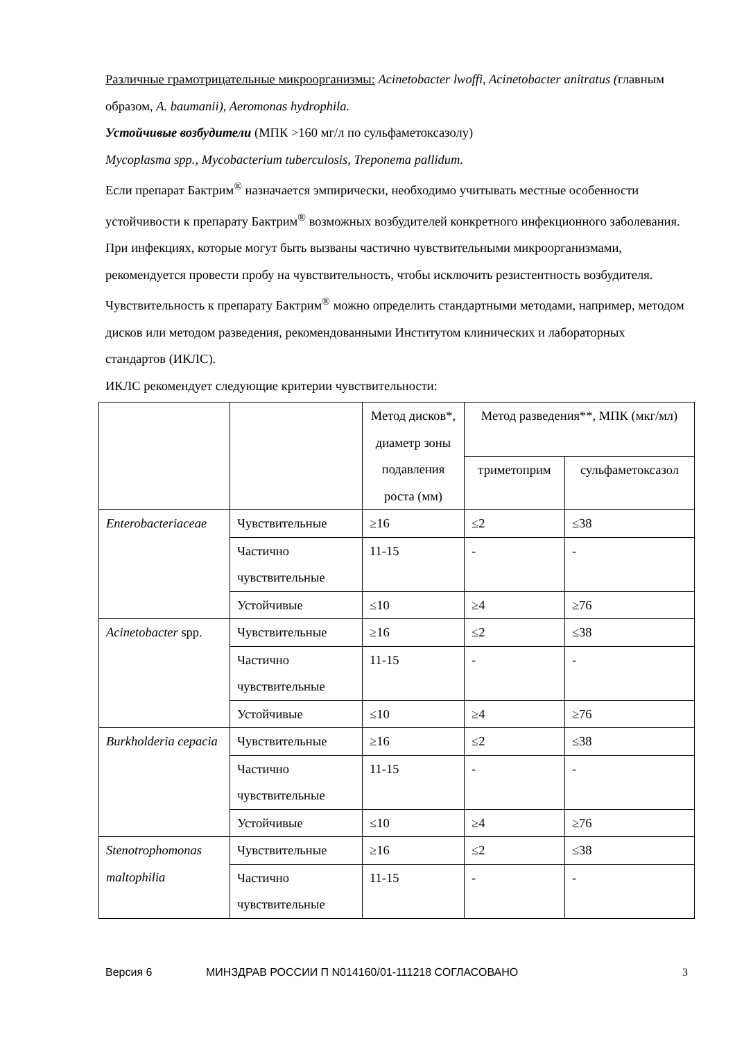Различные грамотрицательные микроорганизмы: Acinetobacter lwoffi, Acinetobacter anitratus (главным образом, A. baumanii), Aeromonas hydrophila.
Устойчивые возбудители (МПК >160 мг/л по сульфаметоксазолу)
Mycoplasma spp., Mycobacterium tuberculosis, Treponema pallidum.
Если препарат Бактрим<sup>®</sup> назначается эмпирически, необходимо учитывать местные особенности устойчивости к препарату Бактрим<sup>®</sup> возможных возбудителей конкретного инфекционного заболевания. При инфекциях, которые могут быть вызваны частично чувствительными микроорганизмами, рекомендуется провести пробу на чувствительность, чтобы исключить резистентность возбудителя. Чувствительность к препарату Бактрим<sup>®</sup> можно определить стандартными методами, например, методом дисков или методом разведения, рекомендованными Институтом клинических и лабораторных стандартов (ИКЛС).
ИКЛС рекомендует следующие критерии чувствительности:
| | | Метод дисков*, диаметр зоны подавления роста (мм) | Метод разведения**, МПК (мкг/мл) | |
| | | | триметоприм | сульфаметоксазол |
| Enterobacteriaceae | Чувствительные | ≥16 | ≤2 | ≤38 |
| | Частично чувствительные | 11-15 | - | - |
| | Устойчивые | ≤10 | ≥4 | ≥76 |
| Acinetobacter spp. | Чувствительные | ≥16 | ≤2 | ≤38 |
| | Частично чувствительные | 11-15 | - | - |
| | Устойчивые | ≤10 | ≥4 | ≥76 |
| Burkholderia cepacia | Чувствительные | ≥16 | ≤2 | ≤38 |
| | Частично чувствительные | 11-15 | - | - |
| | Устойчивые | ≤10 | ≥4 | ≥76 |
| Stenotrophomonas maltophilia | Чувствительные | ≥16 | ≤2 | ≤38 |
| | Частично чувствительные | 11-15 | - | - |
Версия 6 МИНЗДРАВ РОССИИ П N014160/01-111218 СОГЛАСОВАНО 3